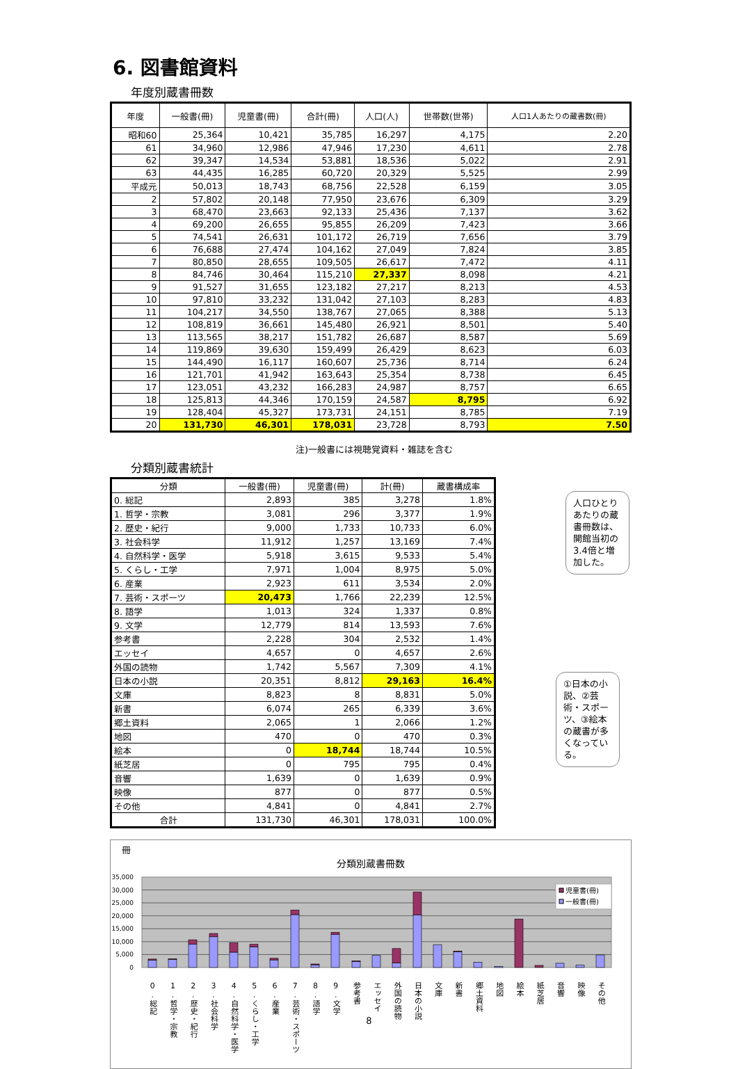6. 図書館資料
年度別蔵書冊数
| 年度 | 一般書(冊) | 児童書(冊) | 合計(冊) | 人口(人) | 世帯数(世帯) | 人口1人あたりの蔵書数(冊) |
| --- | --- | --- | --- | --- | --- | --- |
| 昭和60 | 25,364 | 10,421 | 35,785 | 16,297 | 4,175 | 2.20 |
| 61 | 34,960 | 12,986 | 47,946 | 17,230 | 4,611 | 2.78 |
| 62 | 39,347 | 14,534 | 53,881 | 18,536 | 5,022 | 2.91 |
| 63 | 44,435 | 16,285 | 60,720 | 20,329 | 5,525 | 2.99 |
| 平成元 | 50,013 | 18,743 | 68,756 | 22,528 | 6,159 | 3.05 |
| 2 | 57,802 | 20,148 | 77,950 | 23,676 | 6,309 | 3.29 |
| 3 | 68,470 | 23,663 | 92,133 | 25,436 | 7,137 | 3.62 |
| 4 | 69,200 | 26,655 | 95,855 | 26,209 | 7,423 | 3.66 |
| 5 | 74,541 | 26,631 | 101,172 | 26,719 | 7,656 | 3.79 |
| 6 | 76,688 | 27,474 | 104,162 | 27,049 | 7,824 | 3.85 |
| 7 | 80,850 | 28,655 | 109,505 | 26,617 | 7,472 | 4.11 |
| 8 | 84,746 | 30,464 | 115,210 | 27,337 | 8,098 | 4.21 |
| 9 | 91,527 | 31,655 | 123,182 | 27,217 | 8,213 | 4.53 |
| 10 | 97,810 | 33,232 | 131,042 | 27,103 | 8,283 | 4.83 |
| 11 | 104,217 | 34,550 | 138,767 | 27,065 | 8,388 | 5.13 |
| 12 | 108,819 | 36,661 | 145,480 | 26,921 | 8,501 | 5.40 |
| 13 | 113,565 | 38,217 | 151,782 | 26,687 | 8,587 | 5.69 |
| 14 | 119,869 | 39,630 | 159,499 | 26,429 | 8,623 | 6.03 |
| 15 | 144,490 | 16,117 | 160,607 | 25,736 | 8,714 | 6.24 |
| 16 | 121,701 | 41,942 | 163,643 | 25,354 | 8,738 | 6.45 |
| 17 | 123,051 | 43,232 | 166,283 | 24,987 | 8,757 | 6.65 |
| 18 | 125,813 | 44,346 | 170,159 | 24,587 | 8,795 | 6.92 |
| 19 | 128,404 | 45,327 | 173,731 | 24,151 | 8,785 | 7.19 |
| 20 | 131,730 | 46,301 | 178,031 | 23,728 | 8,793 | 7.50 |
注)一般書には視聴覚資料・雑誌を含む
分類別蔵書統計
| 分類 | 一般書(冊) | 児童書(冊) | 計(冊) | 蔵書構成率 |
| --- | --- | --- | --- | --- |
| 0. 総記 | 2,893 | 385 | 3,278 | 1.8% |
| 1. 哲学・宗教 | 3,081 | 296 | 3,377 | 1.9% |
| 2. 歴史・紀行 | 9,000 | 1,733 | 10,733 | 6.0% |
| 3. 社会科学 | 11,912 | 1,257 | 13,169 | 7.4% |
| 4. 自然科学・医学 | 5,918 | 3,615 | 9,533 | 5.4% |
| 5. くらし・工学 | 7,971 | 1,004 | 8,975 | 5.0% |
| 6. 産業 | 2,923 | 611 | 3,534 | 2.0% |
| 7. 芸術・スポーツ | 20,473 | 1,766 | 22,239 | 12.5% |
| 8. 語学 | 1,013 | 324 | 1,337 | 0.8% |
| 9. 文学 | 12,779 | 814 | 13,593 | 7.6% |
| 参考書 | 2,228 | 304 | 2,532 | 1.4% |
| エッセイ | 4,657 | 0 | 4,657 | 2.6% |
| 外国の読物 | 1,742 | 5,567 | 7,309 | 4.1% |
| 日本の小説 | 20,351 | 8,812 | 29,163 | 16.4% |
| 文庫 | 8,823 | 8 | 8,831 | 5.0% |
| 新書 | 6,074 | 265 | 6,339 | 3.6% |
| 郷土資料 | 2,065 | 1 | 2,066 | 1.2% |
| 地図 | 470 | 0 | 470 | 0.3% |
| 絵本 | 0 | 18,744 | 18,744 | 10.5% |
| 紙芝居 | 0 | 795 | 795 | 0.4% |
| 音響 | 1,639 | 0 | 1,639 | 0.9% |
| 映像 | 877 | 0 | 877 | 0.5% |
| その他 | 4,841 | 0 | 4,841 | 2.7% |
| 合計 | 131,730 | 46,301 | 178,031 | 100.0% |
人口ひとりあたりの蔵書冊数は、開館当初の3.4倍と増加した。
①日本の小説、②芸術・スポーツ、③絵本の蔵書が多くなっている。
冊
分類別蔵書冊数
35,000
30,000
25,000
20,000
15,000
10,000
5,000
0
児童書(冊)
一般書(冊)
0.総記
1.哲学・宗教
2.歴史・紀行
3.社会科学
4.自然科学・医学
5.くらし・工学
6.産業
7.芸術・スポーツ
8.語学
9.文学
参考書
エッセイ
外国の読物
日本の小説
文庫
新書
郷土資料
地図
絵本
紙芝居
音響
映像
その他
8